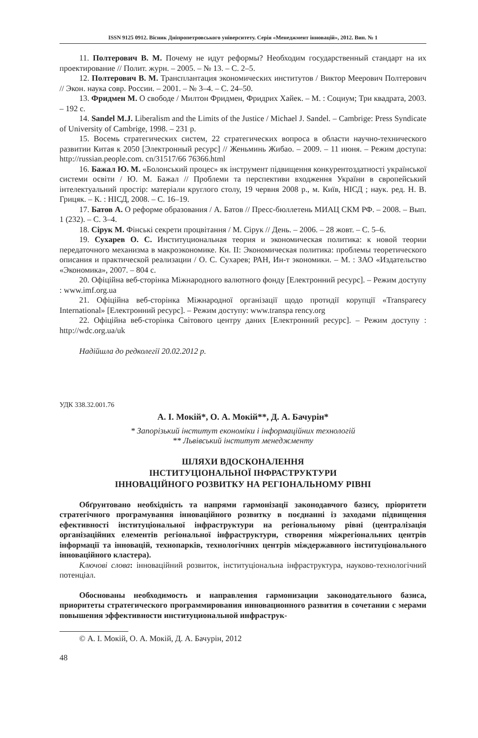ISSN 9125 0912. Вісник Дніпропетровського університету. Серія «Менеджмент інновацій», 2012. Вип. № 1
11. Полтерович В. М. Почему не идут реформы? Необходим государственный стандарт на их проектирование // Полит. журн. – 2005. – № 13. – С. 2–5.
12. Полтерович В. М. Трансплантация экономических институтов / Виктор Меерович Полтерович // Экон. наука совр. России. – 2001. – № 3–4. – С. 24–50.
13. Фридмен М. О свободе / Милтон Фридмен, Фридрих Хайек. – М. : Социум; Три квадрата, 2003. – 192 с.
14. Sandel M.J. Liberalism and the Limits of the Justice / Michael J. Sandel. – Cambrige: Press Syndicate of University of Cambrige, 1998. – 231 p.
15. Восемь стратегических систем, 22 стратегических вопроса в области научно-технического развитии Китая к 2050 [Электронный ресурс] // Женьминь Жибао. – 2009. – 11 июня. – Режим доступа: http://russian.people.com. cn/31517/66 76366.html
16. Бажал Ю. М. «Болонський процес» як інструмент підвищення конкурентоздатності української системи освіти / Ю. М. Бажал // Проблеми та перспективи входження України в європейський інтелектуальний простір: матеріали круглого столу, 19 червня 2008 р., м. Київ, НІСД ; наук. ред. Н. В. Грицяк. – К. : НІСД, 2008. – С. 16–19.
17. Батов А. О реформе образования / А. Батов // Пресс-бюллетень МИАЦ СКМ РФ. – 2008. – Вып. 1 (232). – С. 3–4.
18. Сірук М. Фінські секрети процвітання / М. Сірук // День. – 2006. – 28 жовт. – С. 5–6.
19. Сухарев О. С. Институциональная теория и экономическая политика: к новой теории передаточного механизма в макроэкономике. Кн. II: Экономическая политика: проблемы теоретического описания и практической реализации / О. С. Сухарев; РАН, Ин-т экономики. – М. : ЗАО «Издательство «Экономика», 2007. – 804 с.
20. Офіційна веб-сторінка Міжнародного валютного фонду [Електронний ресурс]. – Режим доступу : www.imf.org.ua
21. Офіційна веб-сторінка Міжнародної організації щодо протидії корупції «Transparecy International» [Електронний ресурс]. – Режим доступу: www.transpa rency.org
22. Офіційна веб-сторінка Світового центру даних [Електронний ресурс]. – Режим доступу : http://wdc.org.ua/uk
Надійшла до редколегії 20.02.2012 р.
УДК 338.32.001.76
А. І. Мокій*, О. А. Мокій**, Д. А. Бачурін*
* Запорізький інститут економіки і інформаційних технологій
** Львівський інститут менеджменту
ШЛЯХИ ВДОСКОНАЛЕННЯ
ІНСТИТУЦІОНАЛЬНОЇ ІНФРАСТРУКТУРИ
ІННОВАЦІЙНОГО РОЗВИТКУ НА РЕГІОНАЛЬНОМУ РІВНІ
Обґрунтовано необхідність та напрями гармонізації законодавчого базису, пріоритети стратегічного програмування інноваційного розвитку в поєднанні із заходами підвищення ефективності інституціональної інфраструктури на регіональному рівні (централізація організаційних елементів регіональної інфраструктури, створення міжрегіональних центрів інформації та інновацій, технопарків, технологічних центрів міждержавного інституціонального інноваційного кластера).
Ключові слова: інноваційний розвиток, інституціональна інфраструктура, науково-технологічний потенціал.
Обоснованы необходимость и направления гармонизации законодательного базиса, приоритеты стратегического программирования инновационного развития в сочетании с мерами повышения эффективности институциональной инфраструк-
© А. І. Мокій, О. А. Мокій, Д. А. Бачурін, 2012
48